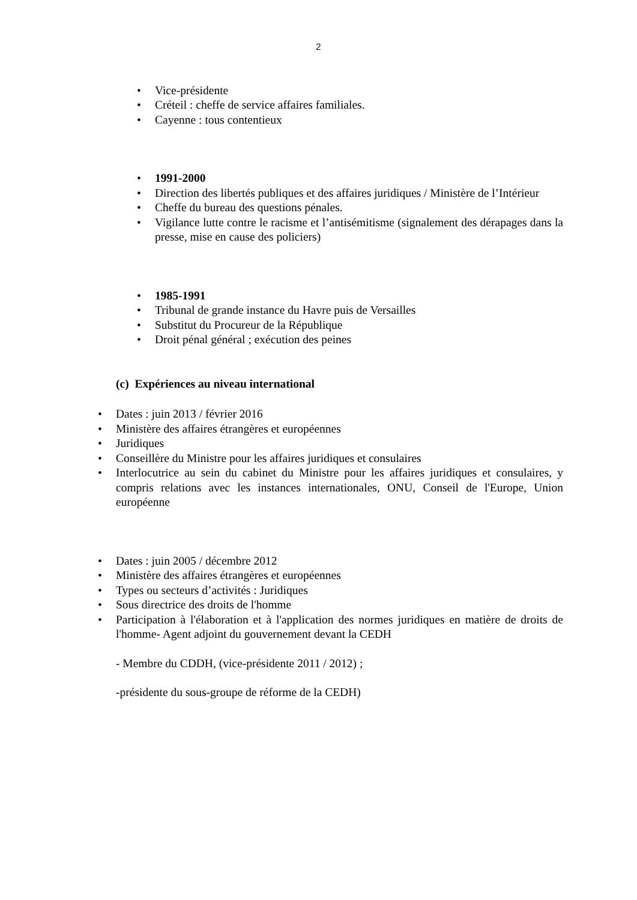2
• Vice-présidente
• Créteil : cheffe de service affaires familiales.
• Cayenne : tous contentieux
• 1991-2000
• Direction des libertés publiques et des affaires juridiques / Ministère de l’Intérieur
• Cheffe du bureau des questions pénales.
• Vigilance lutte contre le racisme et l’antisémitisme (signalement des dérapages dans la presse, mise en cause des policiers)
• 1985-1991
• Tribunal de grande instance du Havre puis de Versailles
• Substitut du Procureur de la République
• Droit pénal général ; exécution des peines
(c) Expériences au niveau international
• Dates : juin 2013 / février 2016
• Ministère des affaires étrangères et européennes
• Juridiques
• Conseillère du Ministre pour les affaires juridiques et consulaires
• Interlocutrice au sein du cabinet du Ministre pour les affaires juridiques et consulaires, y compris relations avec les instances internationales, ONU, Conseil de l'Europe, Union européenne
• Dates : juin 2005 / décembre 2012
• Ministère des affaires étrangères et européennes
• Types ou secteurs d’activités : Juridiques
• Sous directrice des droits de l'homme
• Participation à l'élaboration et à l'application des normes juridiques en matière de droits de l'homme- Agent adjoint du gouvernement devant la CEDH
- Membre du CDDH, (vice-présidente 2011 / 2012) ;
-présidente du sous-groupe de réforme de la CEDH)